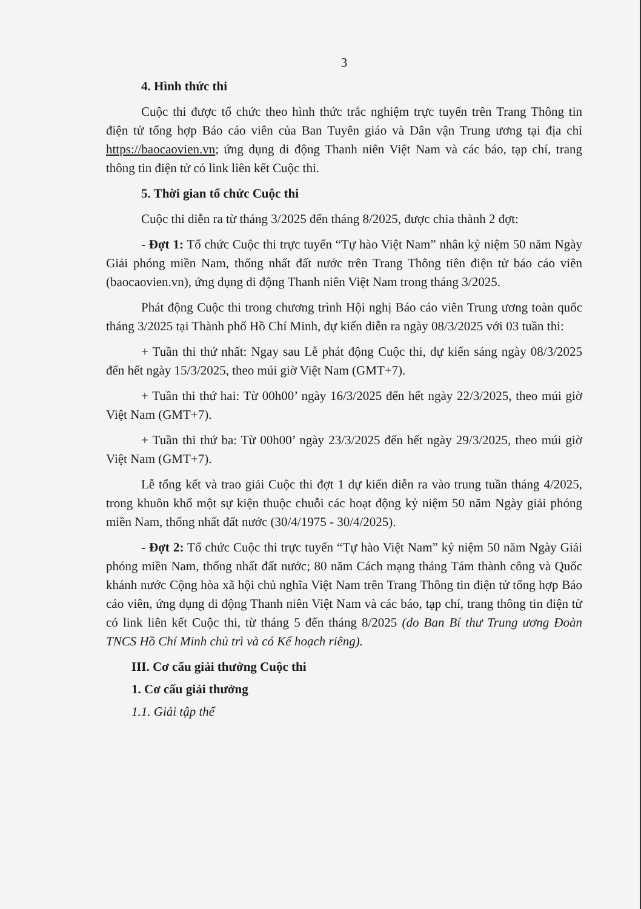3
4. Hình thức thi
Cuộc thi được tổ chức theo hình thức trắc nghiệm trực tuyến trên Trang Thông tin điện tử tổng hợp Báo cáo viên của Ban Tuyên giáo và Dân vận Trung ương tại địa chỉ https://baocaovien.vn; ứng dụng di động Thanh niên Việt Nam và các báo, tạp chí, trang thông tin điện tử có link liên kết Cuộc thi.
5. Thời gian tổ chức Cuộc thi
Cuộc thi diễn ra từ tháng 3/2025 đến tháng 8/2025, được chia thành 2 đợt:
- Đợt 1: Tổ chức Cuộc thi trực tuyến “Tự hào Việt Nam” nhân kỷ niệm 50 năm Ngày Giải phóng miền Nam, thống nhất đất nước trên Trang Thông tiên điện tử báo cáo viên (baocaovien.vn), ứng dụng di động Thanh niên Việt Nam trong tháng 3/2025.
Phát động Cuộc thi trong chương trình Hội nghị Báo cáo viên Trung ương toàn quốc tháng 3/2025 tại Thành phố Hồ Chí Minh, dự kiến diễn ra ngày 08/3/2025 với 03 tuần thi:
+ Tuần thi thứ nhất: Ngay sau Lễ phát động Cuộc thi, dự kiến sáng ngày 08/3/2025 đến hết ngày 15/3/2025, theo múi giờ Việt Nam (GMT+7).
+ Tuần thi thứ hai: Từ 00h00’ ngày 16/3/2025 đến hết ngày 22/3/2025, theo múi giờ Việt Nam (GMT+7).
+ Tuần thi thứ ba: Từ 00h00’ ngày 23/3/2025 đến hết ngày 29/3/2025, theo múi giờ Việt Nam (GMT+7).
Lễ tổng kết và trao giải Cuộc thi đợt 1 dự kiến diễn ra vào trung tuần tháng 4/2025, trong khuôn khổ một sự kiện thuộc chuỗi các hoạt động kỷ niệm 50 năm Ngày giải phóng miền Nam, thống nhất đất nước (30/4/1975 - 30/4/2025).
- Đợt 2: Tổ chức Cuộc thi trực tuyến “Tự hào Việt Nam” kỷ niệm 50 năm Ngày Giải phóng miền Nam, thống nhất đất nước; 80 năm Cách mạng tháng Tám thành công và Quốc khánh nước Cộng hòa xã hội chủ nghĩa Việt Nam trên Trang Thông tin điện tử tổng hợp Báo cáo viên, ứng dụng di động Thanh niên Việt Nam và các báo, tạp chí, trang thông tin điện tử có link liên kết Cuộc thi, từ tháng 5 đến tháng 8/2025 (do Ban Bí thư Trung ương Đoàn TNCS Hồ Chí Minh chủ trì và có Kế hoạch riêng).
III. Cơ cấu giải thưởng Cuộc thi
1. Cơ cấu giải thưởng
1.1. Giải tập thể